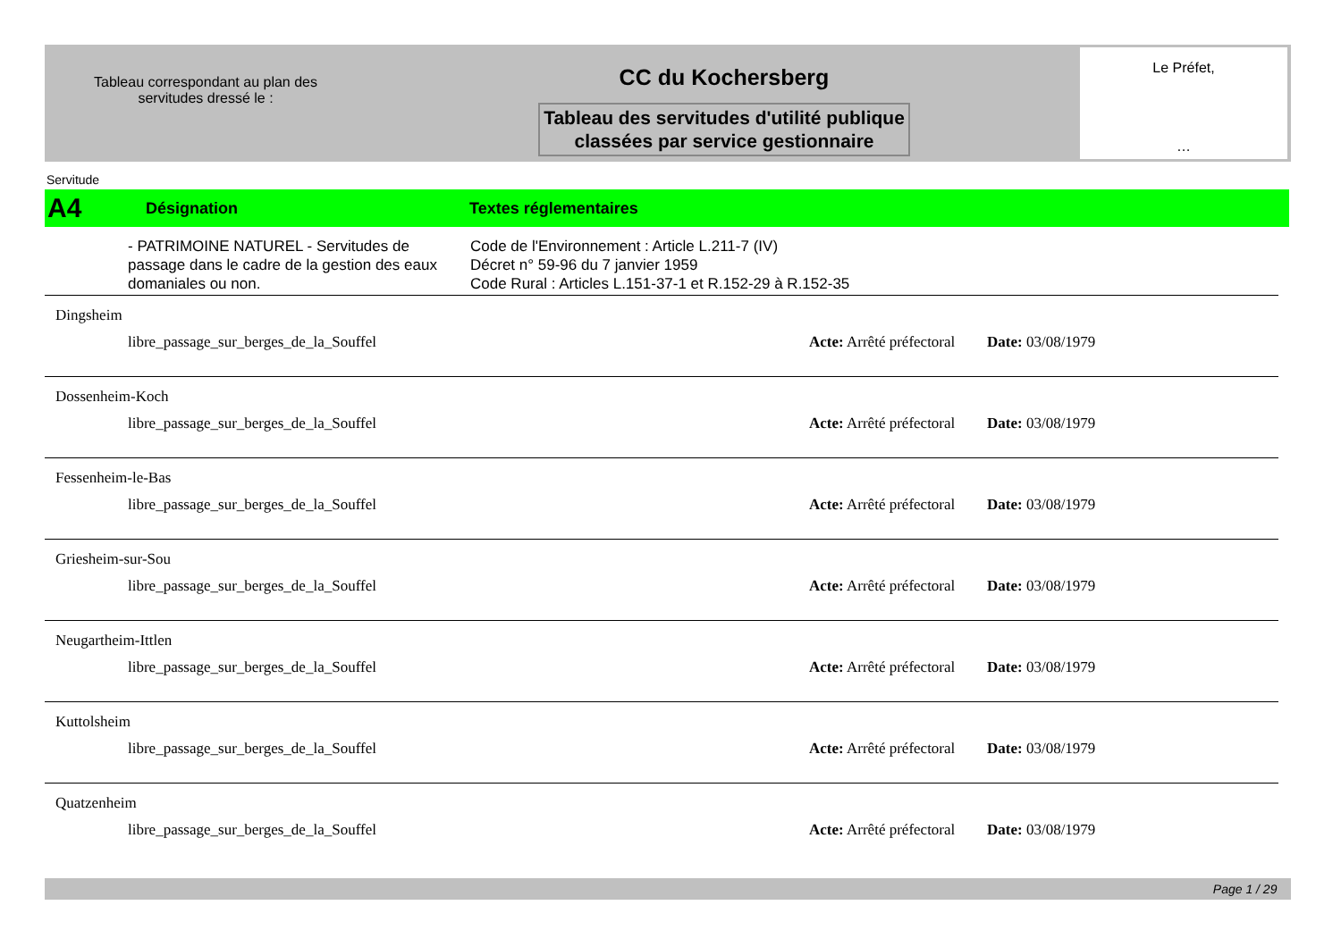Tableau correspondant au plan des
servitudes dressé le :
CC du Kochersberg
Tableau des servitudes d'utilité publique
classées par service gestionnaire
Le Préfet,
…
Servitude
A4 Désignation Textes réglementaires
- PATRIMOINE NATUREL - Servitudes de passage dans le cadre de la gestion des eaux domaniales ou non.
Code de l'Environnement : Article L.211-7 (IV)
Décret n° 59-96 du 7 janvier 1959
Code Rural : Articles L.151-37-1 et R.152-29 à R.152-35
Dingsheim
libre_passage_sur_berges_de_la_Souffel Acte: Arrêté préfectoral Date: 03/08/1979
Dossenheim-Koch
libre_passage_sur_berges_de_la_Souffel Acte: Arrêté préfectoral Date: 03/08/1979
Fessenheim-le-Bas
libre_passage_sur_berges_de_la_Souffel Acte: Arrêté préfectoral Date: 03/08/1979
Griesheim-sur-Sou
libre_passage_sur_berges_de_la_Souffel Acte: Arrêté préfectoral Date: 03/08/1979
Neugartheim-Ittlen
libre_passage_sur_berges_de_la_Souffel Acte: Arrêté préfectoral Date: 03/08/1979
Kuttolsheim
libre_passage_sur_berges_de_la_Souffel Acte: Arrêté préfectoral Date: 03/08/1979
Quatzenheim
libre_passage_sur_berges_de_la_Souffel Acte: Arrêté préfectoral Date: 03/08/1979
Page 1 / 29